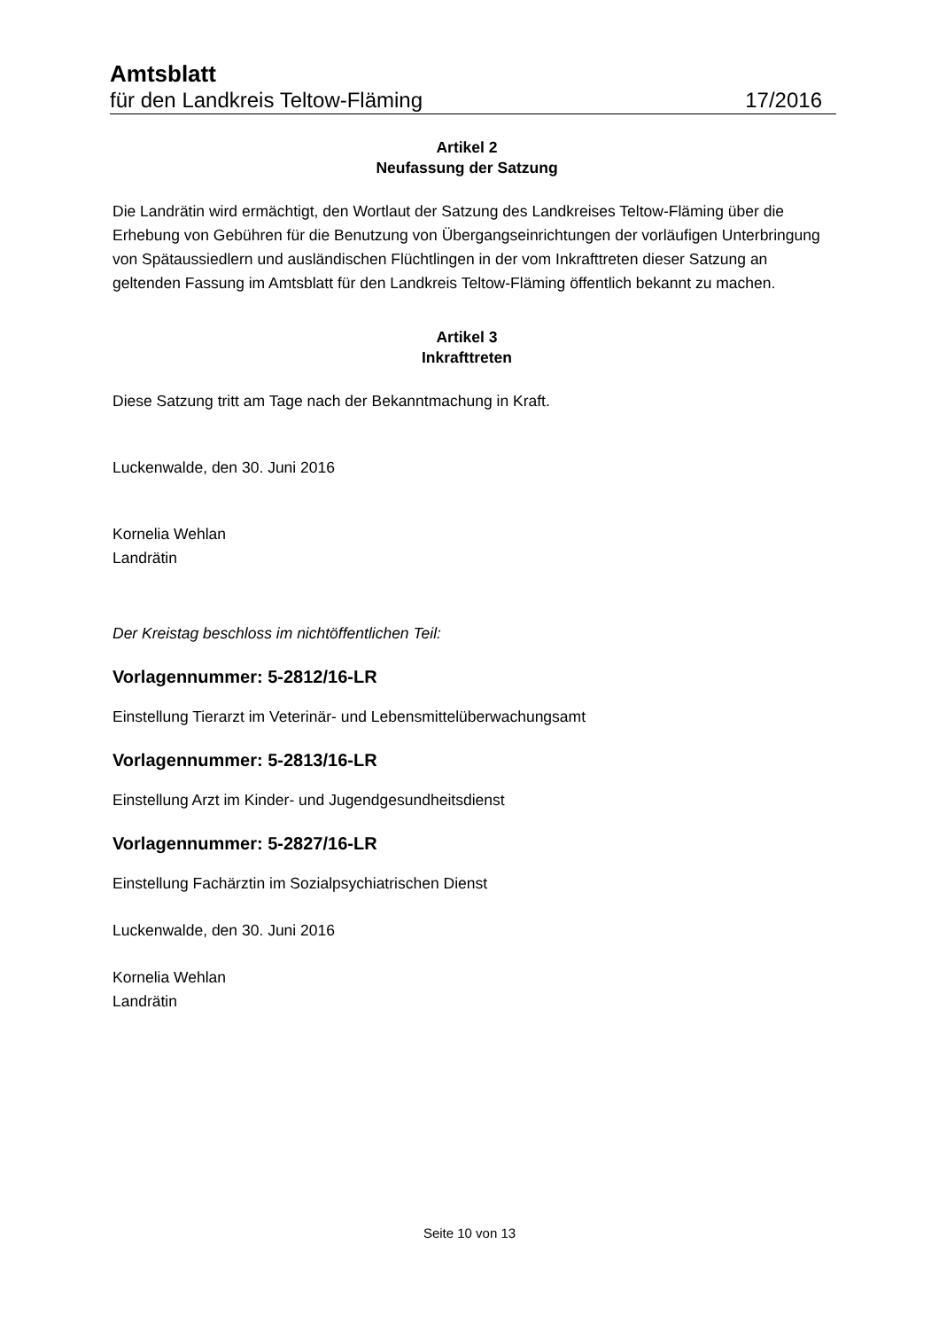Amtsblatt
für den Landkreis Teltow-Fläming 17/2016
Artikel 2
Neufassung der Satzung
Die Landrätin wird ermächtigt, den Wortlaut der Satzung des Landkreises Teltow-Fläming über die Erhebung von Gebühren für die Benutzung von Übergangseinrichtungen der vorläufigen Unterbringung von Spätaussiedlern und ausländischen Flüchtlingen in der vom Inkrafttreten dieser Satzung an geltenden Fassung im Amtsblatt für den Landkreis Teltow-Fläming öffentlich bekannt zu machen.
Artikel 3
Inkrafttreten
Diese Satzung tritt am Tage nach der Bekanntmachung in Kraft.
Luckenwalde, den 30. Juni 2016
Kornelia Wehlan
Landrätin
Der Kreistag beschloss im nichtöffentlichen Teil:
Vorlagennummer: 5-2812/16-LR
Einstellung Tierarzt im Veterinär- und Lebensmittelüberwachungsamt
Vorlagennummer: 5-2813/16-LR
Einstellung Arzt im Kinder- und Jugendgesundheitsdienst
Vorlagennummer: 5-2827/16-LR
Einstellung Fachärztin im Sozialpsychiatrischen Dienst
Luckenwalde, den 30. Juni 2016
Kornelia Wehlan
Landrätin
Seite 10 von 13